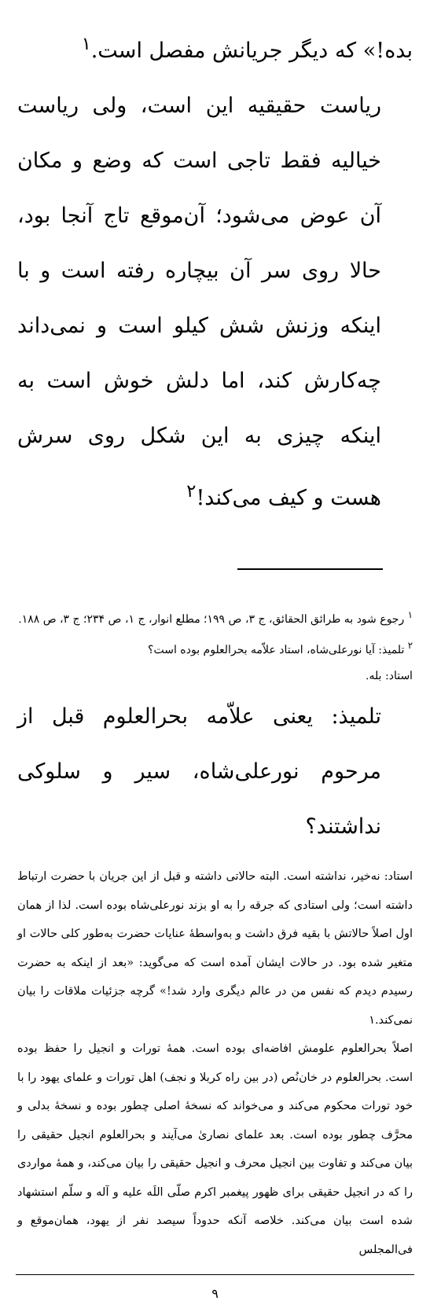بده!» که دیگر جریانش مفصل است.<sup>۱</sup>
ریاست حقیقیه این است، ولی ریاست خیالیه فقط تاجی است که وضع و مکان آن عوض می‌شود؛ آن‌موقع تاج آنجا بود، حالا روی سر آن بیچاره رفته است و با اینکه وزنش شش کیلو است و نمی‌داند چه‌کارش کند، اما دلش خوش است به اینکه چیزی به این شکل روی سرش هست و کیف می‌کند!<sup>۲</sup>
<sup>۱</sup> رجوع شود به طرائق الحقائق، ج ۳، ص ۱۹۹؛ مطلع انوار، ج ۱، ص ۲۳۴؛ ج ۳، ص ۱۸۸.
<sup>۲</sup> تلمیذ: آیا نورعلی‌شاه، استاد علاّمه بحرالعلوم بوده است؟
استاد: بله.
تلمیذ: یعنی علاّمه بحرالعلوم قبل از مرحوم نورعلی‌شاه، سیر و سلوکی نداشتند؟
استاد: نه‌خیر، نداشته است. البته حالاتی داشته و قبل از این جریان با حضرت ارتباط داشته است؛ ولی استادی که جرقه را به او بزند نورعلی‌شاه بوده است. لذا از همان اول اصلاً حالاتش با بقیه فرق داشت و به‌واسطهٔ عنایات حضرت به‌طور کلی حالات او متغیر شده بود. در حالات ایشان آمده است که می‌گوید: «بعد از اینکه به حضرت رسیدم دیدم که نفس من در عالم دیگری وارد شد!» گرچه جزئیات ملاقات را بیان نمی‌کند.۱
اصلاً بحرالعلوم علومش افاضه‌ای بوده است. همهٔ تورات و انجیل را حفظ بوده است. بحرالعلوم در خان‌نُص (در بین راه کربلا و نجف) اهل تورات و علمای یهود را با خود تورات محکوم می‌کند و می‌خواند که نسخهٔ اصلی چطور بوده و نسخهٔ بدلی و محرَّف چطور بوده است. بعد علمای نصاریٰ می‌آیند و بحرالعلوم انجیل حقیقی را بیان می‌کند و تفاوت بین انجیل محرف و انجیل حقیقی را بیان می‌کند، و همهٔ مواردی را که در انجیل حقیقی برای ظهور پیغمبر اکرم صلّی اللَه علیه و آله و سلّم استشهاد شده است بیان می‌کند. خلاصه آنکه حدوداً سیصد نفر از یهود، همان‌موقع و فی‌المجلس
۹